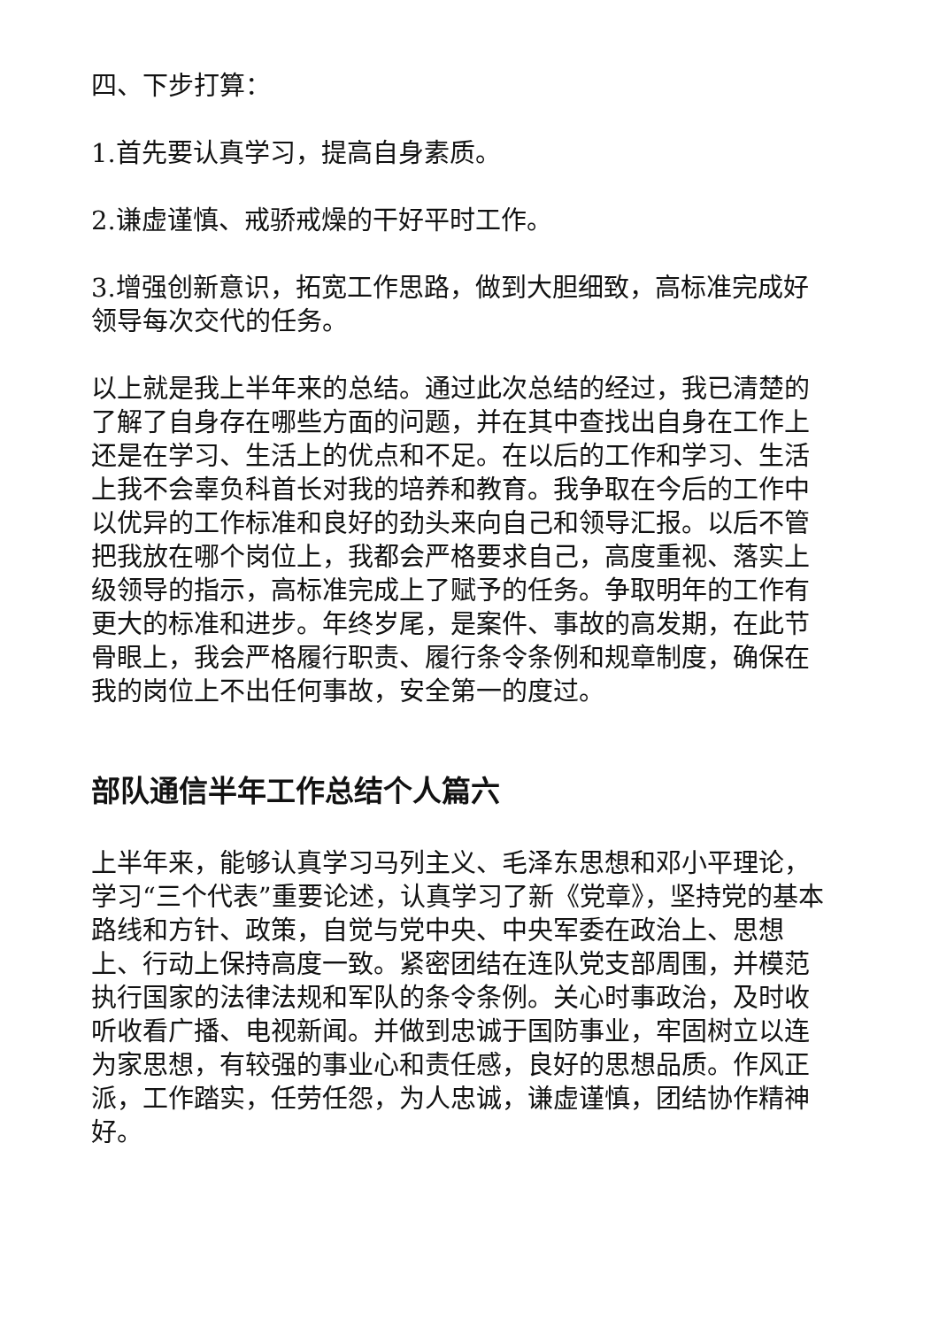四、下步打算：
1.首先要认真学习，提高自身素质。
2.谦虚谨慎、戒骄戒燥的干好平时工作。
3.增强创新意识，拓宽工作思路，做到大胆细致，高标准完成好领导每次交代的任务。
以上就是我上半年来的总结。通过此次总结的经过，我已清楚的了解了自身存在哪些方面的问题，并在其中查找出自身在工作上还是在学习、生活上的优点和不足。在以后的工作和学习、生活上我不会辜负科首长对我的培养和教育。我争取在今后的工作中以优异的工作标准和良好的劲头来向自己和领导汇报。以后不管把我放在哪个岗位上，我都会严格要求自己，高度重视、落实上级领导的指示，高标准完成上了赋予的任务。争取明年的工作有更大的标准和进步。年终岁尾，是案件、事故的高发期，在此节骨眼上，我会严格履行职责、履行条令条例和规章制度，确保在我的岗位上不出任何事故，安全第一的度过。
部队通信半年工作总结个人篇六
上半年来，能够认真学习马列主义、毛泽东思想和邓小平理论，学习“三个代表”重要论述，认真学习了新《党章》，坚持党的基本路线和方针、政策，自觉与党中央、中央军委在政治上、思想上、行动上保持高度一致。紧密团结在连队党支部周围，并模范执行国家的法律法规和军队的条令条例。关心时事政治，及时收听收看广播、电视新闻。并做到忠诚于国防事业，牢固树立以连为家思想，有较强的事业心和责任感，良好的思想品质。作风正派，工作踏实，任劳任怨，为人忠诚，谦虚谨慎，团结协作精神好。